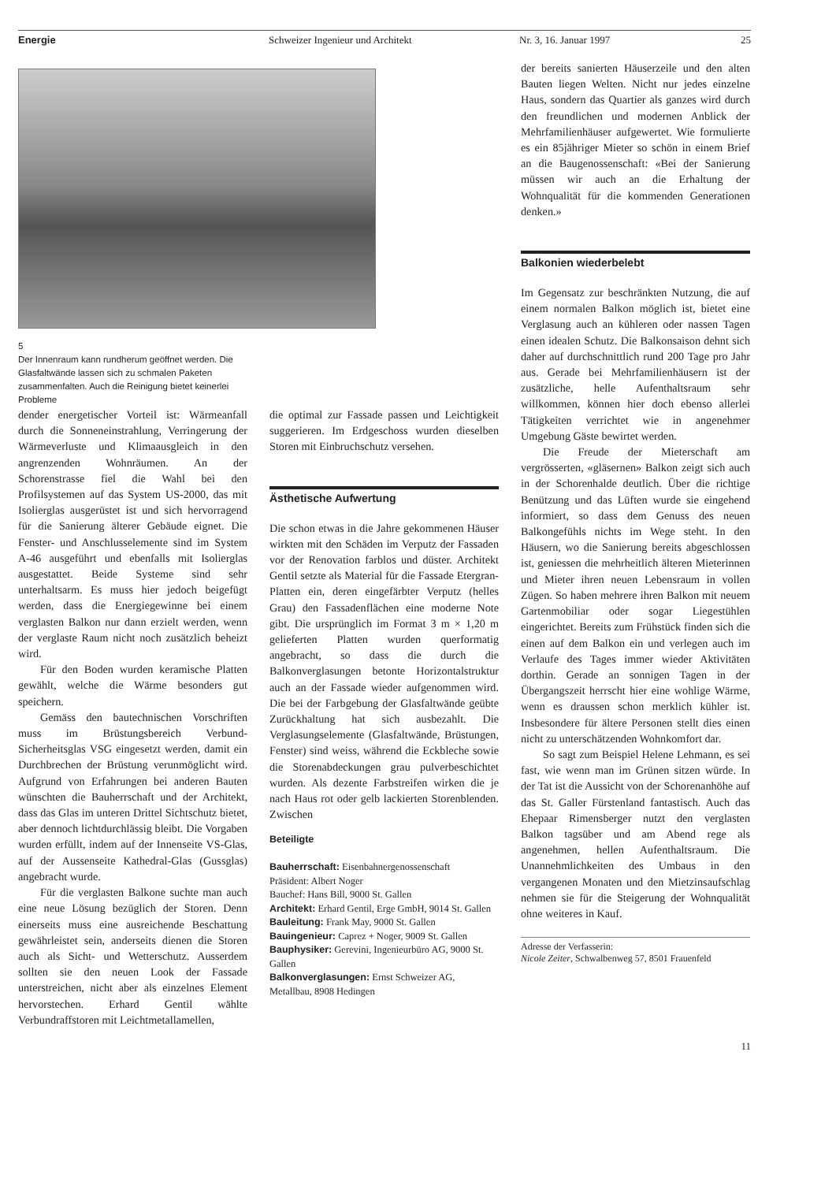Energie Schweizer Ingenieur und Architekt Nr. 3, 16. Januar 1997 25
5
Der Innenraum kann rundherum geöffnet werden. Die Glasfaltwände lassen sich zu schmalen Paketen zusammenfalten. Auch die Reinigung bietet keinerlei Probleme
dender energetischer Vorteil ist: Wärmeanfall durch die Sonneneinstrahlung, Verringerung der Wärmeverluste und Klimaausgleich in den angrenzenden Wohnräumen. An der Schorenstrasse fiel die Wahl bei den Profilsystemen auf das System US-2000, das mit Isolierglas ausgerüstet ist und sich hervorragend für die Sanierung älterer Gebäude eignet. Die Fenster- und Anschlusselemente sind im System A-46 ausgeführt und ebenfalls mit Isolierglas ausgestattet. Beide Systeme sind sehr unterhaltsarm. Es muss hier jedoch beigefügt werden, dass die Energiegewinne bei einem verglasten Balkon nur dann erzielt werden, wenn der verglaste Raum nicht noch zusätzlich beheizt wird.
Für den Boden wurden keramische Platten gewählt, welche die Wärme besonders gut speichern.
Gemäss den bautechnischen Vorschriften muss im Brüstungsbereich Verbund-Sicherheitsglas VSG eingesetzt werden, damit ein Durchbrechen der Brüstung verunmöglicht wird. Aufgrund von Erfahrungen bei anderen Bauten wünschten die Bauherrschaft und der Architekt, dass das Glas im unteren Drittel Sichtschutz bietet, aber dennoch lichtdurchlässig bleibt. Die Vorgaben wurden erfüllt, indem auf der Innenseite VS-Glas, auf der Aussenseite Kathedral-Glas (Gussglas) angebracht wurde.
Für die verglasten Balkone suchte man auch eine neue Lösung bezüglich der Storen. Denn einerseits muss eine ausreichende Beschattung gewährleistet sein, anderseits dienen die Storen auch als Sicht- und Wetterschutz. Ausserdem sollten sie den neuen Look der Fassade unterstreichen, nicht aber als einzelnes Element hervorstechen. Erhard Gentil wählte Verbundraffstoren mit Leichtmetallamellen,
die optimal zur Fassade passen und Leichtigkeit suggerieren. Im Erdgeschoss wurden dieselben Storen mit Einbruchschutz versehen.
Ästhetische Aufwertung
Die schon etwas in die Jahre gekommenen Häuser wirkten mit den Schäden im Verputz der Fassaden vor der Renovation farblos und düster. Architekt Gentil setzte als Material für die Fassade Etergran-Platten ein, deren eingefärbter Verputz (helles Grau) den Fassadenflächen eine moderne Note gibt. Die ursprünglich im Format 3 m × 1,20 m gelieferten Platten wurden querformatig angebracht, so dass die durch die Balkonverglasungen betonte Horizontalstruktur auch an der Fassade wieder aufgenommen wird. Die bei der Farbgebung der Glasfaltwände geübte Zurückhaltung hat sich ausbezahlt. Die Verglasungselemente (Glasfaltwände, Brüstungen, Fenster) sind weiss, während die Eckbleche sowie die Storenabdeckungen grau pulverbeschichtet wurden. Als dezente Farbstreifen wirken die je nach Haus rot oder gelb lackierten Storenblenden. Zwischen
Beteiligte
Bauherrschaft: Eisenbahnergenossenschaft
Präsident: Albert Noger
Bauchef: Hans Bill, 9000 St. Gallen
Architekt: Erhard Gentil, Erge GmbH, 9014 St. Gallen
Bauleitung: Frank May, 9000 St. Gallen
Bauingenieur: Caprez + Noger, 9009 St. Gallen
Bauphysiker: Gerevini, Ingenieurbüro AG, 9000 St. Gallen
Balkonverglasungen: Ernst Schweizer AG, Metallbau, 8908 Hedingen
der bereits sanierten Häuserzeile und den alten Bauten liegen Welten. Nicht nur jedes einzelne Haus, sondern das Quartier als ganzes wird durch den freundlichen und modernen Anblick der Mehrfamilienhäuser aufgewertet. Wie formulierte es ein 85jähriger Mieter so schön in einem Brief an die Baugenossenschaft: «Bei der Sanierung müssen wir auch an die Erhaltung der Wohnqualität für die kommenden Generationen denken.»
Balkonien wiederbelebt
Im Gegensatz zur beschränkten Nutzung, die auf einem normalen Balkon möglich ist, bietet eine Verglasung auch an kühleren oder nassen Tagen einen idealen Schutz. Die Balkonsaison dehnt sich daher auf durchschnittlich rund 200 Tage pro Jahr aus. Gerade bei Mehrfamilienhäusern ist der zusätzliche, helle Aufenthaltsraum sehr willkommen, können hier doch ebenso allerlei Tätigkeiten verrichtet wie in angenehmer Umgebung Gäste bewirtet werden.
Die Freude der Mieterschaft am vergrösserten, «gläsernen» Balkon zeigt sich auch in der Schorenhalde deutlich. Über die richtige Benützung und das Lüften wurde sie eingehend informiert, so dass dem Genuss des neuen Balkongefühls nichts im Wege steht. In den Häusern, wo die Sanierung bereits abgeschlossen ist, geniessen die mehrheitlich älteren Mieterinnen und Mieter ihren neuen Lebensraum in vollen Zügen. So haben mehrere ihren Balkon mit neuem Gartenmobiliar oder sogar Liegestühlen eingerichtet. Bereits zum Frühstück finden sich die einen auf dem Balkon ein und verlegen auch im Verlaufe des Tages immer wieder Aktivitäten dorthin. Gerade an sonnigen Tagen in der Übergangszeit herrscht hier eine wohlige Wärme, wenn es draussen schon merklich kühler ist. Insbesondere für ältere Personen stellt dies einen nicht zu unterschätzenden Wohnkomfort dar.
So sagt zum Beispiel Helene Lehmann, es sei fast, wie wenn man im Grünen sitzen würde. In der Tat ist die Aussicht von der Schorenanhöhe auf das St. Galler Fürstenland fantastisch. Auch das Ehepaar Rimensberger nutzt den verglasten Balkon tagsüber und am Abend rege als angenehmen, hellen Aufenthaltsraum. Die Unannehmlichkeiten des Umbaus in den vergangenen Monaten und den Mietzinsaufschlag nehmen sie für die Steigerung der Wohnqualität ohne weiteres in Kauf.
Adresse der Verfasserin:
Nicole Zeiter, Schwalbenweg 57, 8501 Frauenfeld
11